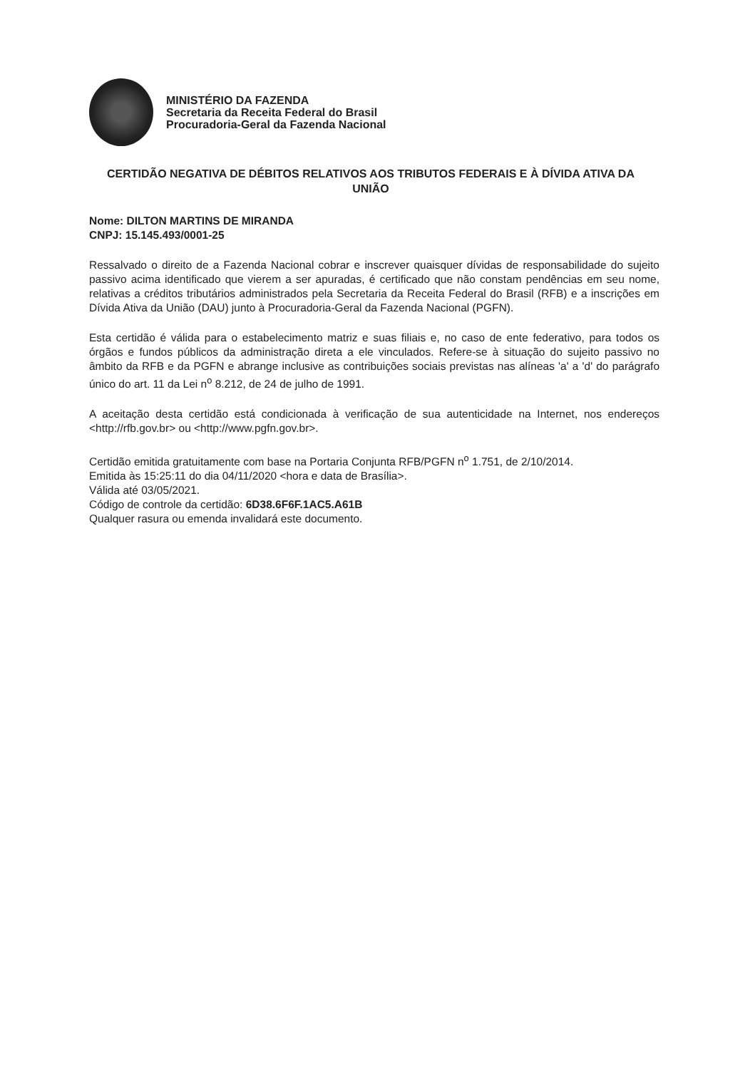MINISTÉRIO DA FAZENDA
Secretaria da Receita Federal do Brasil
Procuradoria-Geral da Fazenda Nacional
CERTIDÃO NEGATIVA DE DÉBITOS RELATIVOS AOS TRIBUTOS FEDERAIS E À DÍVIDA ATIVA DA UNIÃO
Nome: DILTON MARTINS DE MIRANDA
CNPJ: 15.145.493/0001-25
Ressalvado o direito de a Fazenda Nacional cobrar e inscrever quaisquer dívidas de responsabilidade do sujeito passivo acima identificado que vierem a ser apuradas, é certificado que não constam pendências em seu nome, relativas a créditos tributários administrados pela Secretaria da Receita Federal do Brasil (RFB) e a inscrições em Dívida Ativa da União (DAU) junto à Procuradoria-Geral da Fazenda Nacional (PGFN).
Esta certidão é válida para o estabelecimento matriz e suas filiais e, no caso de ente federativo, para todos os órgãos e fundos públicos da administração direta a ele vinculados. Refere-se à situação do sujeito passivo no âmbito da RFB e da PGFN e abrange inclusive as contribuições sociais previstas nas alíneas 'a' a 'd' do parágrafo único do art. 11 da Lei n<sup>o</sup> 8.212, de 24 de julho de 1991.
A aceitação desta certidão está condicionada à verificação de sua autenticidade na Internet, nos endereços <http://rfb.gov.br> ou <http://www.pgfn.gov.br>.
Certidão emitida gratuitamente com base na Portaria Conjunta RFB/PGFN n<sup>o</sup> 1.751, de 2/10/2014.
Emitida às 15:25:11 do dia 04/11/2020 <hora e data de Brasília>.
Válida até 03/05/2021.
Código de controle da certidão: 6D38.6F6F.1AC5.A61B
Qualquer rasura ou emenda invalidará este documento.